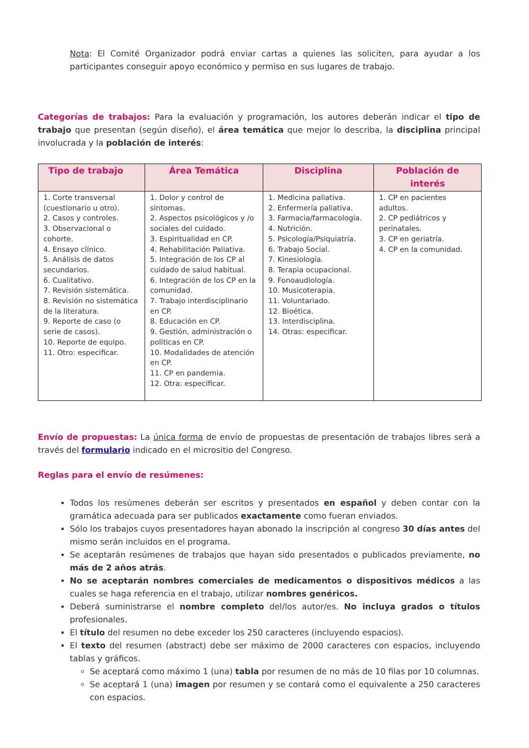Nota: El Comité Organizador podrá enviar cartas a quienes las soliciten, para ayudar a los participantes conseguir apoyo económico y permiso en sus lugares de trabajo.
Categorías de trabajos: Para la evaluación y programación, los autores deberán indicar el tipo de trabajo que presentan (según diseño), el área temática que mejor lo describa, la disciplina principal involucrada y la población de interés:
| Tipo de trabajo | Área Temática | Disciplina | Población de interés |
| --- | --- | --- | --- |
| 1. Corte transversal (cuestionario u otro). 2. Casos y controles. 3. Observacional o cohorte. 4. Ensayo clínico. 5. Análisis de datos secundarios. 6. Cualitativo. 7. Revisión sistemática. 8. Revisión no sistemática de la literatura. 9. Reporte de caso (o serie de casos). 10. Reporte de equipo. 11. Otro: especificar. | 1. Dolor y control de síntomas. 2. Aspectos psicológicos y /o sociales del cuidado. 3. Espiritualidad en CP. 4. Rehabilitación Paliativa. 5. Integración de los CP al cuidado de salud habitual. 6. Integración de los CP en la comunidad. 7. Trabajo interdisciplinario en CP. 8. Educación en CP. 9. Gestión, administración o políticas en CP. 10. Modalidades de atención en CP. 11. CP en pandemia. 12. Otra: especificar. | 1. Medicina paliativa. 2. Enfermería paliativa. 3. Farmacia/farmacología. 4. Nutrición. 5. Psicología/Psiquiatría. 6. Trabajo Social. 7. Kinesiología. 8. Terapia ocupacional. 9. Fonoaudiología. 10. Musicoterapia. 11. Voluntariado. 12. Bioética. 13. Interdisciplina. 14. Otras: especificar. | 1. CP en pacientes adultos. 2. CP pediátricos y perinatales. 3. CP en geriatría. 4. CP en la comunidad. |
Envío de propuestas: La única forma de envío de propuestas de presentación de trabajos libres será a través del formulario indicado en el micrositio del Congreso.
Reglas para el envío de resúmenes:
Todos los resúmenes deberán ser escritos y presentados en español y deben contar con la gramática adecuada para ser publicados exactamente como fueran enviados.
Sólo los trabajos cuyos presentadores hayan abonado la inscripción al congreso 30 días antes del mismo serán incluidos en el programa.
Se aceptarán resúmenes de trabajos que hayan sido presentados o publicados previamente, no más de 2 años atrás.
No se aceptarán nombres comerciales de medicamentos o dispositivos médicos a las cuales se haga referencia en el trabajo, utilizar nombres genéricos.
Deberá suministrarse el nombre completo del/los autor/es. No incluya grados o títulos profesionales.
El título del resumen no debe exceder los 250 caracteres (incluyendo espacios).
El texto del resumen (abstract) debe ser máximo de 2000 caracteres con espacios, incluyendo tablas y gráficos.
Se aceptará como máximo 1 (una) tabla por resumen de no más de 10 filas por 10 columnas.
Se aceptará 1 (una) imagen por resumen y se contará como el equivalente a 250 caracteres con espacios.